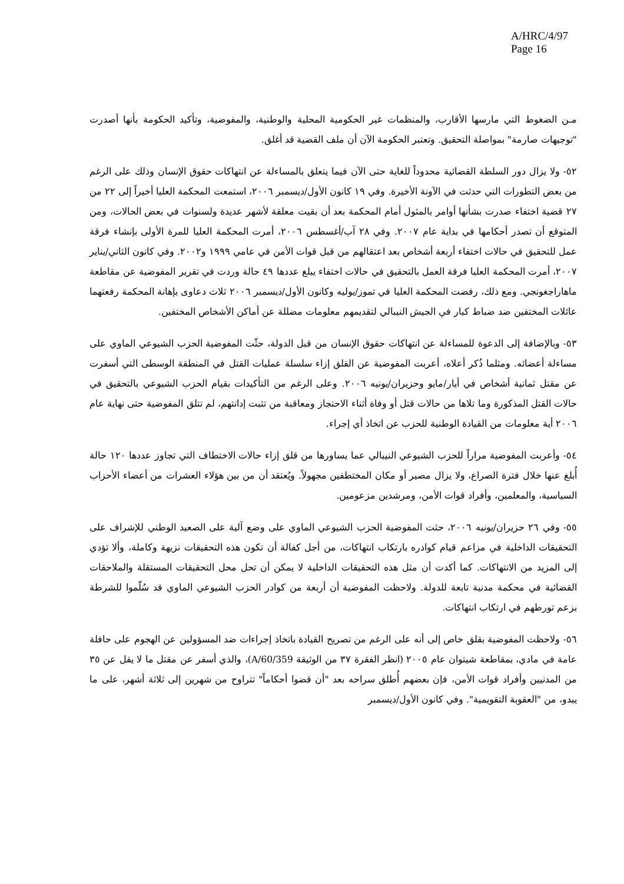A/HRC/4/97
Page 16
مـن الضغوط التي مارسها الأقارب، والمنظمات غير الحكومية المحلية والوطنية، والمفوضية، وتأكيد الحكومة بأنها أصدرت "توجيهات صارمة" بمواصلة التحقيق. وتعتبر الحكومة الآن أن ملف القضية قد أغلق.
٥٢- ولا يزال دور السلطة القضائية محدوداً للغاية حتى الآن فيما يتعلق بالمساءلة عن انتهاكات حقوق الإنسان وذلك على الرغم من بعض التطورات التي حدثت في الآونة الأخيرة. وفي ١٩ كانون الأول/ديسمبر ٢٠٠٦، استمعت المحكمة العليا أخيراً إلى ٢٢ من ٢٧ قضية اختفاء صدرت بشأنها أوامر بالمثول أمام المحكمة بعد أن بقيت معلقة لأشهر عديدة ولسنوات في بعض الحالات، ومن المتوقع أن تصدر أحكامها في بداية عام ٢٠٠٧. وفي ٢٨ آب/أغسطس ٢٠٠٦، أمرت المحكمة العليا للمرة الأولى بإنشاء فرقة عمل للتحقيق في حالات اختفاء أربعة أشخاص بعد اعتقالهم من قبل قوات الأمن في عامي ١٩٩٩ و٢٠٠٢. وفي كانون الثاني/يناير ٢٠٠٧، أمرت المحكمة العليا فرقة العمل بالتحقيق في حالات اختفاء يبلغ عددها ٤٩ حالة وردت في تقرير المفوضية عن مقاطعة ماهاراجغونجي. ومع ذلك، رفضت المحكمة العليا في تموز/يوليه وكانون الأول/ديسمبر ٢٠٠٦ ثلاث دعاوى بإهانة المحكمة رفعتهما عائلات المختفين ضد ضباط كبار في الجيش النيبالي لتقديمهم معلومات مضللة عن أماكن الأشخاص المختفين.
٥٣- وبالإضافة إلى الدعوة للمساءلة عن انتهاكات حقوق الإنسان من قبل الدولة، حثّت المفوضية الحزب الشيوعي الماوي على مساءلة أعضائه. ومثلما ذُكر أعلاه، أعربت المفوضية عن القلق إزاء سلسلة عمليات القتل في المنطقة الوسطى التي أسفرت عن مقتل ثمانية أشخاص في أيار/مايو وحزيران/يونيه ٢٠٠٦. وعلى الرغم من التأكيدات بقيام الحزب الشيوعي بالتحقيق في حالات القتل المذكورة وما تلاها من حالات قتل أو وفاة أثناء الاحتجاز ومعاقبة من تثبت إدانتهم، لم تتلق المفوضية حتى نهاية عام ٢٠٠٦ أية معلومات من القيادة الوطنية للحزب عن اتخاذ أي إجراء.
٥٤- وأعربت المفوضية مراراً للحزب الشيوعي النيبالي عما يساورها من قلق إزاء حالات الاختطاف التي تجاوز عددها ١٢٠ حالة أُبلغ عنها خلال فترة الصراع، ولا يزال مصير أو مكان المختطفين مجهولاً. ويُعتقد أن من بين هؤلاء العشرات من أعضاء الأحزاب السياسية، والمعلمين، وأفراد قوات الأمن، ومرشدين مزعومين.
٥٥- وفي ٢٦ حزيران/يونيه ٢٠٠٦، حثت المفوضية الحزب الشيوعي الماوي على وضع آلية على الصعيد الوطني للإشراف على التحقيقات الداخلية في مزاعم قيام كوادره بارتكاب انتهاكات، من أجل كفالة أن تكون هذه التحقيقات نزيهة وكاملة، وألا تؤدي إلى المزيد من الانتهاكات. كما أكدت أن مثل هذه التحقيقات الداخلية لا يمكن أن تحل محل التحقيقات المستقلة والملاحقات القضائية في محكمة مدنية تابعة للدولة. ولاحظت المفوضية أن أربعة من كوادر الحزب الشيوعي الماوي قد سُلّموا للشرطة بزعم تورطهم في ارتكاب انتهاكات.
٥٦- ولاحظت المفوضية بقلق خاص إلى أنه على الرغم من تصريح القيادة باتخاذ إجراءات ضد المسؤولين عن الهجوم على حافلة عامة في مادي، بمقاطعة شيتوان عام ٢٠٠٥ (انظر الفقرة ٣٧ من الوثيقة A/60/359)، والذي أسفر عن مقتل ما لا يقل عن ٣٥ من المدنيين وأفراد قوات الأمن، فإن بعضهم أُطلق سراحه بعد "أن قضوا أحكاماً" تتراوح من شهرين إلى ثلاثة أشهر، على ما يبدو، من "العقوبة التقويمية". وفي كانون الأول/ديسمبر